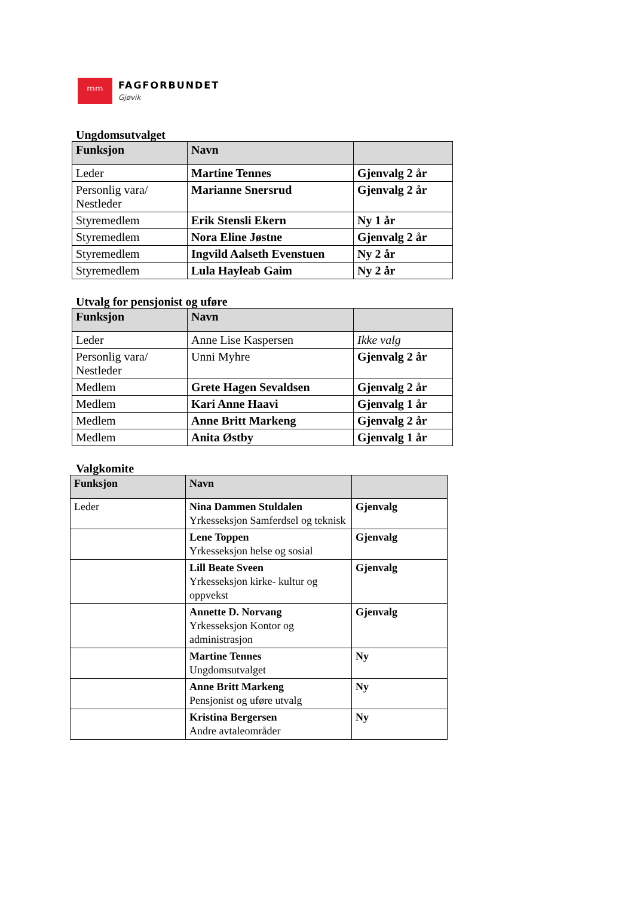ᵐᵐ
FAGFORBUNDET
Gjøvik
Ungdomsutvalget
| Funksjon | Navn | |
| --- | --- | --- |
| Leder | Martine Tennes | Gjenvalg 2 år |
| Personlig vara/ Nestleder | Marianne Snersrud | Gjenvalg 2 år |
| Styremedlem | Erik Stensli Ekern | Ny 1 år |
| Styremedlem | Nora Eline Jøstne | Gjenvalg 2 år |
| Styremedlem | Ingvild Aalseth Evenstuen | Ny 2 år |
| Styremedlem | Lula Hayleab Gaim | Ny 2 år |
Utvalg for pensjonist og uføre
| Funksjon | Navn | |
| --- | --- | --- |
| Leder | Anne Lise Kaspersen | Ikke valg |
| Personlig vara/ Nestleder | Unni Myhre | Gjenvalg 2 år |
| Medlem | Grete Hagen Sevaldsen | Gjenvalg 2 år |
| Medlem | Kari Anne Haavi | Gjenvalg 1 år |
| Medlem | Anne Britt Markeng | Gjenvalg 2 år |
| Medlem | Anita Østby | Gjenvalg 1 år |
Valgkomite
| Funksjon | Navn | |
| --- | --- | --- |
| Leder | Nina Dammen Stuldalen Yrkesseksjon Samferdsel og teknisk | Gjenvalg |
| | Lene Toppen Yrkesseksjon helse og sosial | Gjenvalg |
| | Lill Beate Sveen Yrkesseksjon kirke- kultur og oppvekst | Gjenvalg |
| | Annette D. Norvang Yrkesseksjon Kontor og administrasjon | Gjenvalg |
| | Martine Tennes Ungdomsutvalget | Ny |
| | Anne Britt Markeng Pensjonist og uføre utvalg | Ny |
| | Kristina Bergersen Andre avtaleområder | Ny |